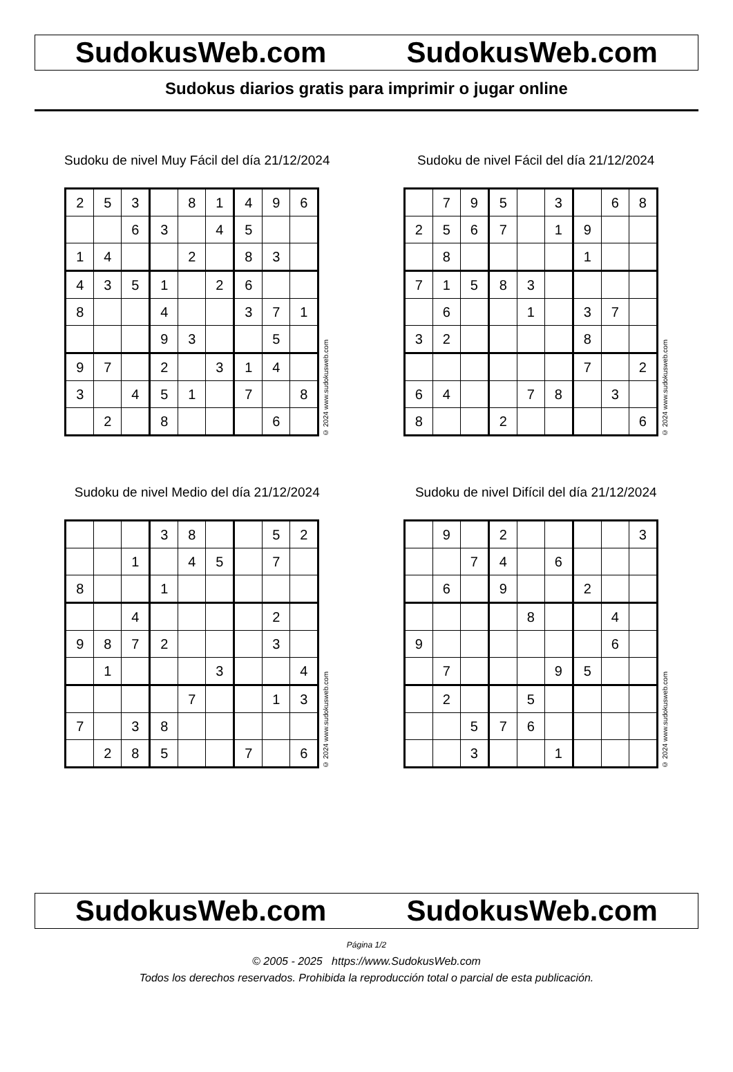SudokusWeb.com SudokusWeb.com
Sudokus diarios gratis para imprimir o jugar online
Sudoku de nivel Muy Fácil del día 21/12/2024
| 2 | 5 | 3 | | 8 | 1 | 4 | 9 | 6 |
| | | 6 | 3 | | 4 | 5 | | |
| 1 | 4 | | | 2 | | 8 | 3 | |
| 4 | 3 | 5 | 1 | | 2 | 6 | | |
| 8 | | | 4 | | | 3 | 7 | 1 |
| | | | 9 | 3 | | | 5 | |
| 9 | 7 | | 2 | | 3 | 1 | 4 | |
| 3 | | 4 | 5 | 1 | | 7 | | 8 |
| | 2 | | 8 | | | | 6 | |
© 2024 www.sudokusweb.com
Sudoku de nivel Fácil del día 21/12/2024
| | 7 | 9 | 5 | | 3 | | 6 | 8 |
| 2 | 5 | 6 | 7 | | 1 | 9 | | |
| | 8 | | | | | 1 | | |
| 7 | 1 | 5 | 8 | 3 | | | | |
| | 6 | | | 1 | | 3 | 7 | |
| 3 | 2 | | | | | 8 | | |
| | | | | | | 7 | | 2 |
| 6 | 4 | | | 7 | 8 | | 3 | |
| 8 | | | 2 | | | | | 6 |
© 2024 www.sudokusweb.com
Sudoku de nivel Medio del día 21/12/2024
| | | | 3 | 8 | | | 5 | 2 |
| | | 1 | | 4 | 5 | | 7 | |
| 8 | | | 1 | | | | | |
| | | 4 | | | | | 2 | |
| 9 | 8 | 7 | 2 | | | | 3 | |
| | 1 | | | | 3 | | | 4 |
| | | | | 7 | | | 1 | 3 |
| 7 | | 3 | 8 | | | | | |
| | 2 | 8 | 5 | | | 7 | | 6 |
© 2024 www.sudokusweb.com
Sudoku de nivel Difícil del día 21/12/2024
| | 9 | | 2 | | | | | 3 |
| | | 7 | 4 | | 6 | | | |
| | 6 | | 9 | | | 2 | | |
| | | | | 8 | | | 4 | |
| 9 | | | | | | | 6 | |
| | 7 | | | | 9 | 5 | | |
| | 2 | | | 5 | | | | |
| | | 5 | 7 | 6 | | | | |
| | | 3 | | | 1 | | | |
© 2024 www.sudokusweb.com
SudokusWeb.com SudokusWeb.com
Página 1/2
© 2005 - 2025 https://www.SudokusWeb.com
Todos los derechos reservados. Prohibida la reproducción total o parcial de esta publicación.